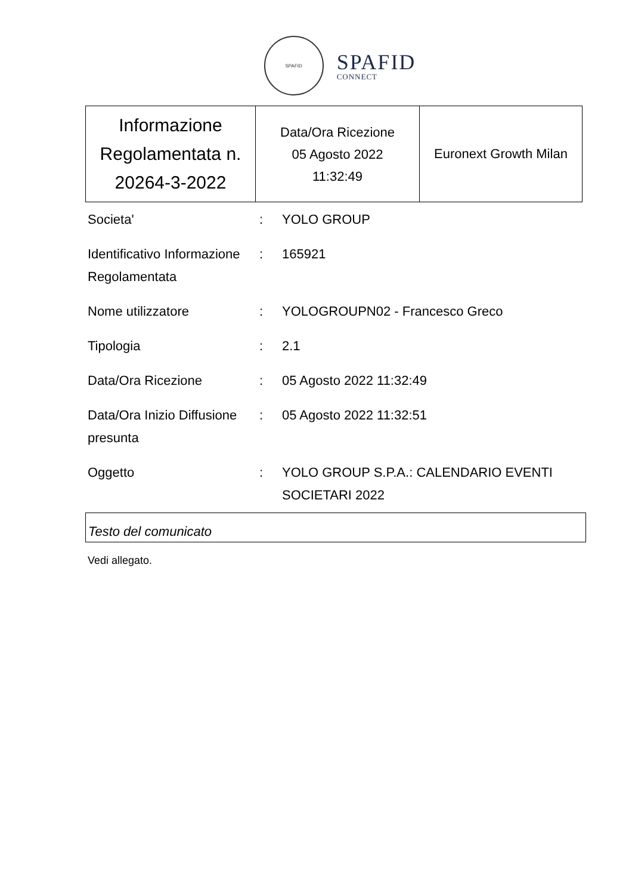SPAFID
SPAFID
CONNECT
| Informazione Regolamentata n. 20264-3-2022 | Data/Ora Ricezione 05 Agosto 2022 11:32:49 | Euronext Growth Milan |
| Societa' | : | YOLO GROUP |
| Identificativo Informazione Regolamentata | : | 165921 |
| Nome utilizzatore | : | YOLOGROUPN02 - Francesco Greco |
| Tipologia | : | 2.1 |
| Data/Ora Ricezione | : | 05 Agosto 2022 11:32:49 |
| Data/Ora Inizio Diffusione presunta | : | 05 Agosto 2022 11:32:51 |
| Oggetto | : | YOLO GROUP S.P.A.: CALENDARIO EVENTI SOCIETARI 2022 |
Testo del comunicato
Vedi allegato.